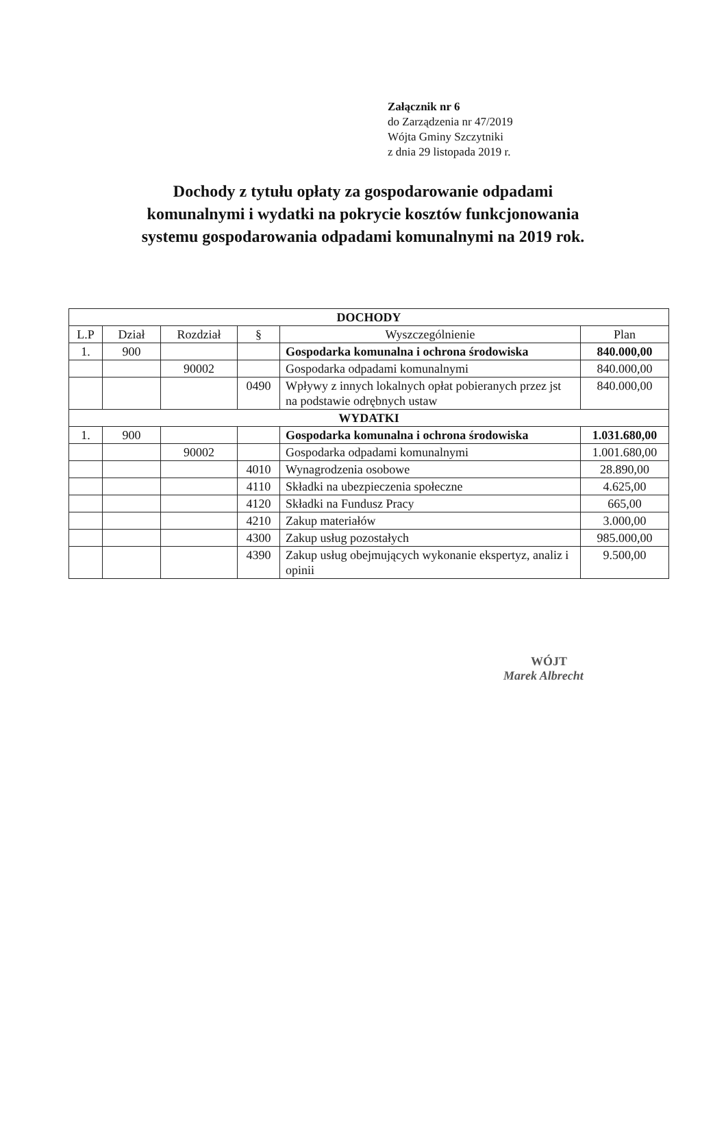Załącznik nr 6
do Zarządzenia nr 47/2019
Wójta Gminy Szczytniki
z dnia 29 listopada 2019 r.
Dochody z tytułu opłaty za gospodarowanie odpadami
komunalnymi i wydatki na pokrycie kosztów funkcjonowania
systemu gospodarowania odpadami komunalnymi na 2019 rok.
| DOCHODY | | | | | |
| --- | --- | --- | --- | --- | --- |
| L.P | Dział | Rozdział | § | Wyszczególnienie | Plan |
| 1. | 900 | | | Gospodarka komunalna i ochrona środowiska | 840.000,00 |
| | | 90002 | | Gospodarka odpadami komunalnymi | 840.000,00 |
| | | | 0490 | Wpływy z innych lokalnych opłat pobieranych przez jst na podstawie odrębnych ustaw | 840.000,00 |
| WYDATKI | | | | | |
| 1. | 900 | | | Gospodarka komunalna i ochrona środowiska | 1.031.680,00 |
| | | 90002 | | Gospodarka odpadami komunalnymi | 1.001.680,00 |
| | | | 4010 | Wynagrodzenia osobowe | 28.890,00 |
| | | | 4110 | Składki na ubezpieczenia społeczne | 4.625,00 |
| | | | 4120 | Składki na Fundusz Pracy | 665,00 |
| | | | 4210 | Zakup materiałów | 3.000,00 |
| | | | 4300 | Zakup usług pozostałych | 985.000,00 |
| | | | 4390 | Zakup usług obejmujących wykonanie ekspertyz, analiz i opinii | 9.500,00 |
WÓJT
Marek Albrecht